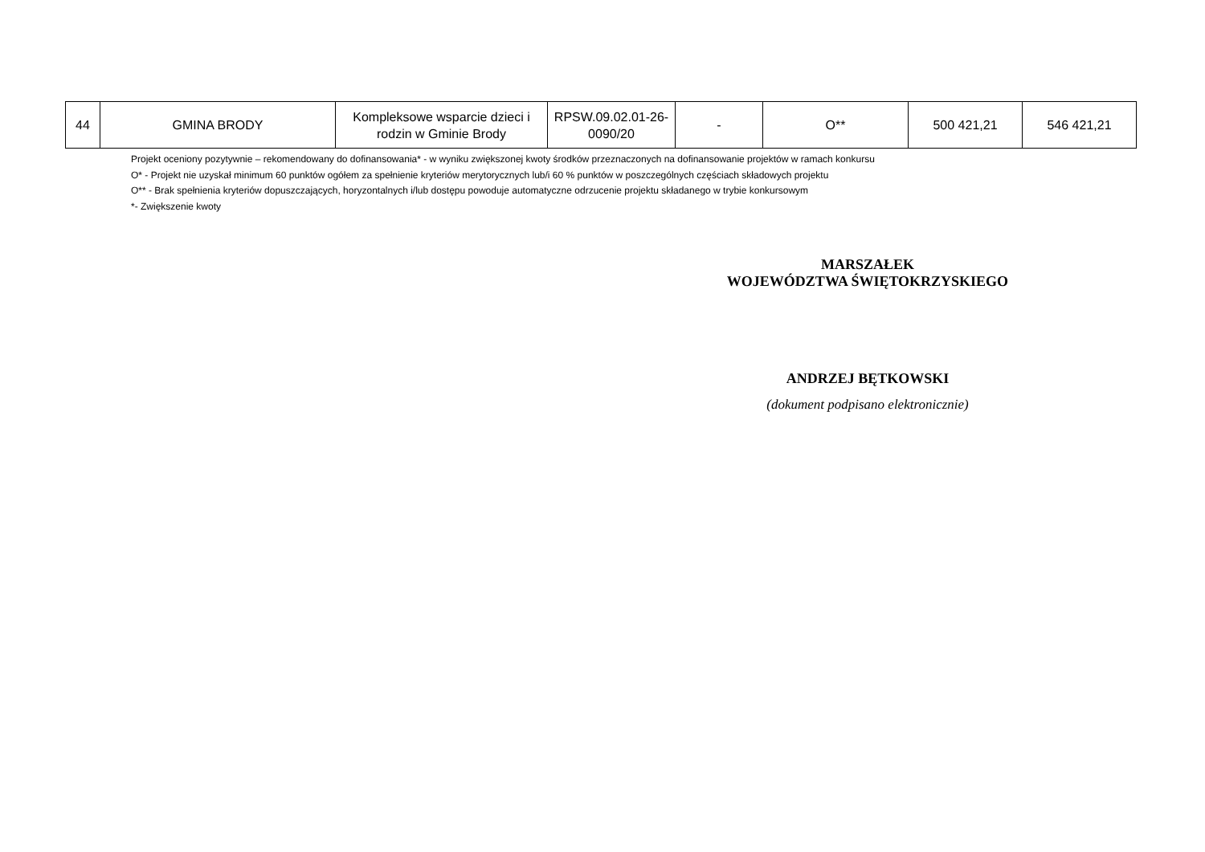| 44 | GMINA BRODY | Kompleksowe wsparcie dzieci i rodzin w Gminie Brody | RPSW.09.02.01-26-0090/20 | - | O** | 500 421,21 | 546 421,21 |
Projekt oceniony pozytywnie – rekomendowany do dofinansowania* - w wyniku zwiększonej kwoty środków przeznaczonych na dofinansowanie projektów w ramach konkursu
O* - Projekt nie uzyskał minimum 60 punktów ogółem za spełnienie kryteriów merytorycznych lub/i 60 % punktów w poszczególnych częściach składowych projektu
O** - Brak spełnienia kryteriów dopuszczających, horyzontalnych i/lub dostępu powoduje automatyczne odrzucenie projektu składanego w trybie konkursowym
*- Zwiększenie kwoty
MARSZAŁEK
WOJEWÓDZTWA ŚWIĘTOKRZYSKIEGO
ANDRZEJ BĘTKOWSKI
(dokument podpisano elektronicznie)